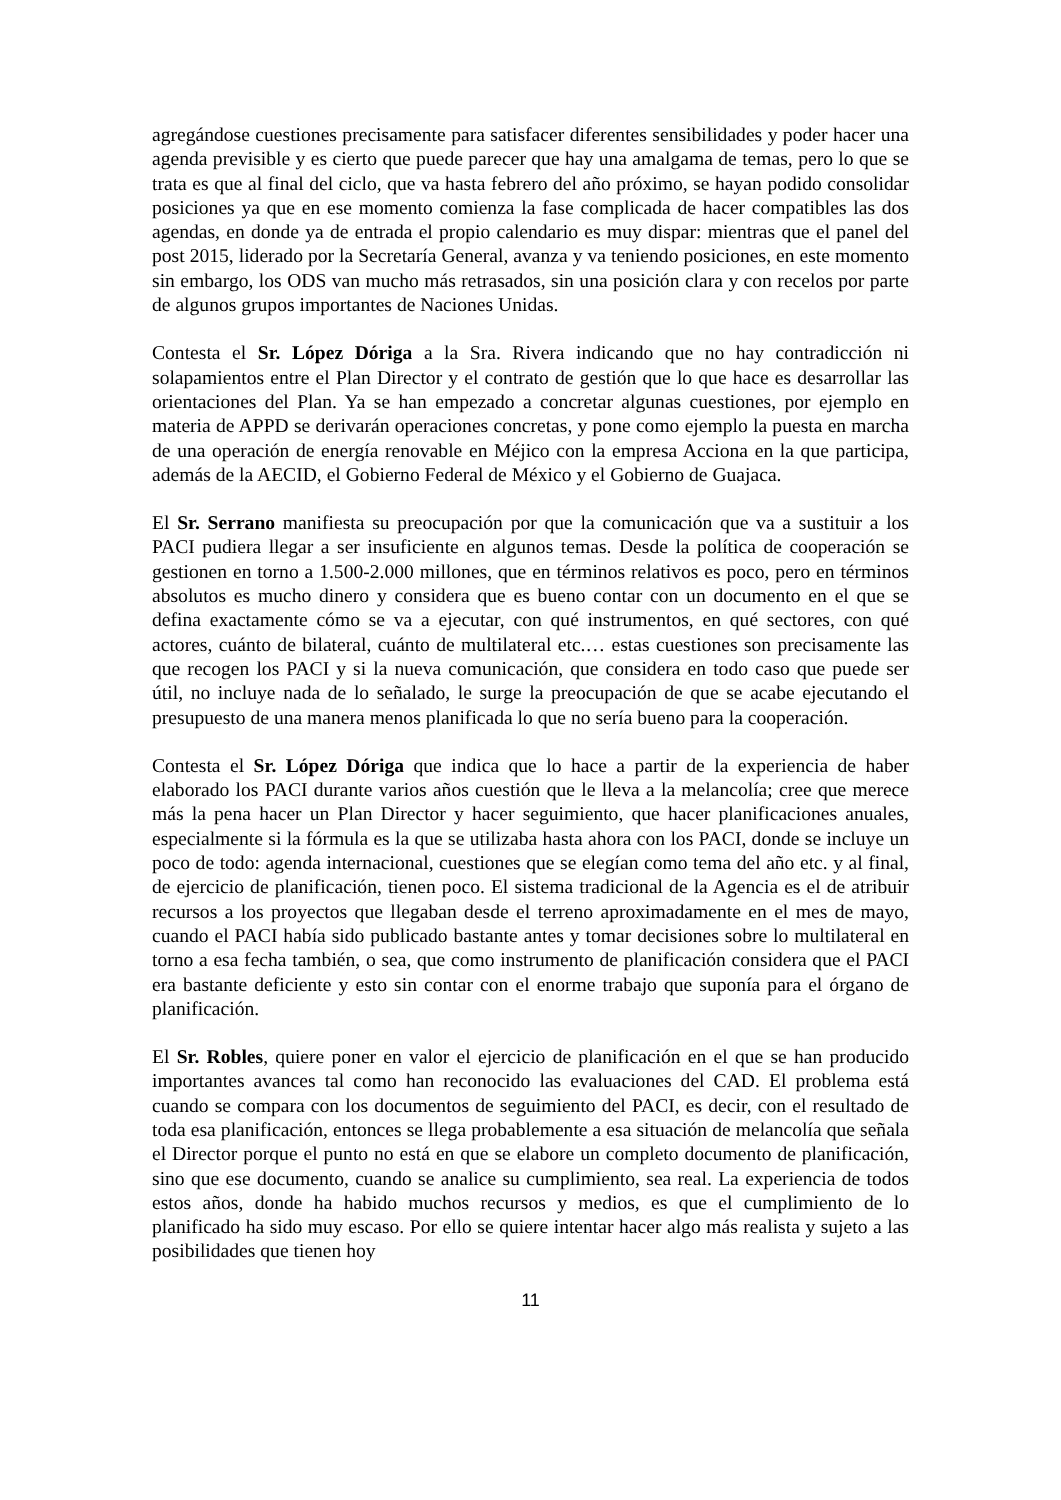agregándose cuestiones precisamente para satisfacer diferentes sensibilidades y poder hacer una agenda previsible y es cierto que puede parecer que hay una amalgama de temas, pero lo que se trata es que al final del ciclo, que va hasta febrero del año próximo, se hayan podido consolidar posiciones ya que en ese momento comienza la fase complicada de hacer compatibles las dos agendas, en donde ya de entrada el propio calendario es muy dispar: mientras que el panel del post 2015, liderado por la Secretaría General, avanza y va teniendo posiciones, en este momento sin embargo, los ODS van mucho más retrasados, sin una posición clara y con recelos por parte de algunos grupos importantes de Naciones Unidas.
Contesta el Sr. López Dóriga a la Sra. Rivera indicando que no hay contradicción ni solapamientos entre el Plan Director y el contrato de gestión que lo que hace es desarrollar las orientaciones del Plan. Ya se han empezado a concretar algunas cuestiones, por ejemplo en materia de APPD se derivarán operaciones concretas, y pone como ejemplo la puesta en marcha de una operación de energía renovable en Méjico con la empresa Acciona en la que participa, además de la AECID, el Gobierno Federal de México y el Gobierno de Guajaca.
El Sr. Serrano manifiesta su preocupación por que la comunicación que va a sustituir a los PACI pudiera llegar a ser insuficiente en algunos temas. Desde la política de cooperación se gestionen en torno a 1.500-2.000 millones, que en términos relativos es poco, pero en términos absolutos es mucho dinero y considera que es bueno contar con un documento en el que se defina exactamente cómo se va a ejecutar, con qué instrumentos, en qué sectores, con qué actores, cuánto de bilateral, cuánto de multilateral etc.… estas cuestiones son precisamente las que recogen los PACI y si la nueva comunicación, que considera en todo caso que puede ser útil, no incluye nada de lo señalado, le surge la preocupación de que se acabe ejecutando el presupuesto de una manera menos planificada lo que no sería bueno para la cooperación.
Contesta el Sr. López Dóriga que indica que lo hace a partir de la experiencia de haber elaborado los PACI durante varios años cuestión que le lleva a la melancolía; cree que merece más la pena hacer un Plan Director y hacer seguimiento, que hacer planificaciones anuales, especialmente si la fórmula es la que se utilizaba hasta ahora con los PACI, donde se incluye un poco de todo: agenda internacional, cuestiones que se elegían como tema del año etc. y al final, de ejercicio de planificación, tienen poco. El sistema tradicional de la Agencia es el de atribuir recursos a los proyectos que llegaban desde el terreno aproximadamente en el mes de mayo, cuando el PACI había sido publicado bastante antes y tomar decisiones sobre lo multilateral en torno a esa fecha también, o sea, que como instrumento de planificación considera que el PACI era bastante deficiente y esto sin contar con el enorme trabajo que suponía para el órgano de planificación.
El Sr. Robles, quiere poner en valor el ejercicio de planificación en el que se han producido importantes avances tal como han reconocido las evaluaciones del CAD. El problema está cuando se compara con los documentos de seguimiento del PACI, es decir, con el resultado de toda esa planificación, entonces se llega probablemente a esa situación de melancolía que señala el Director porque el punto no está en que se elabore un completo documento de planificación, sino que ese documento, cuando se analice su cumplimiento, sea real. La experiencia de todos estos años, donde ha habido muchos recursos y medios, es que el cumplimiento de lo planificado ha sido muy escaso. Por ello se quiere intentar hacer algo más realista y sujeto a las posibilidades que tienen hoy
11